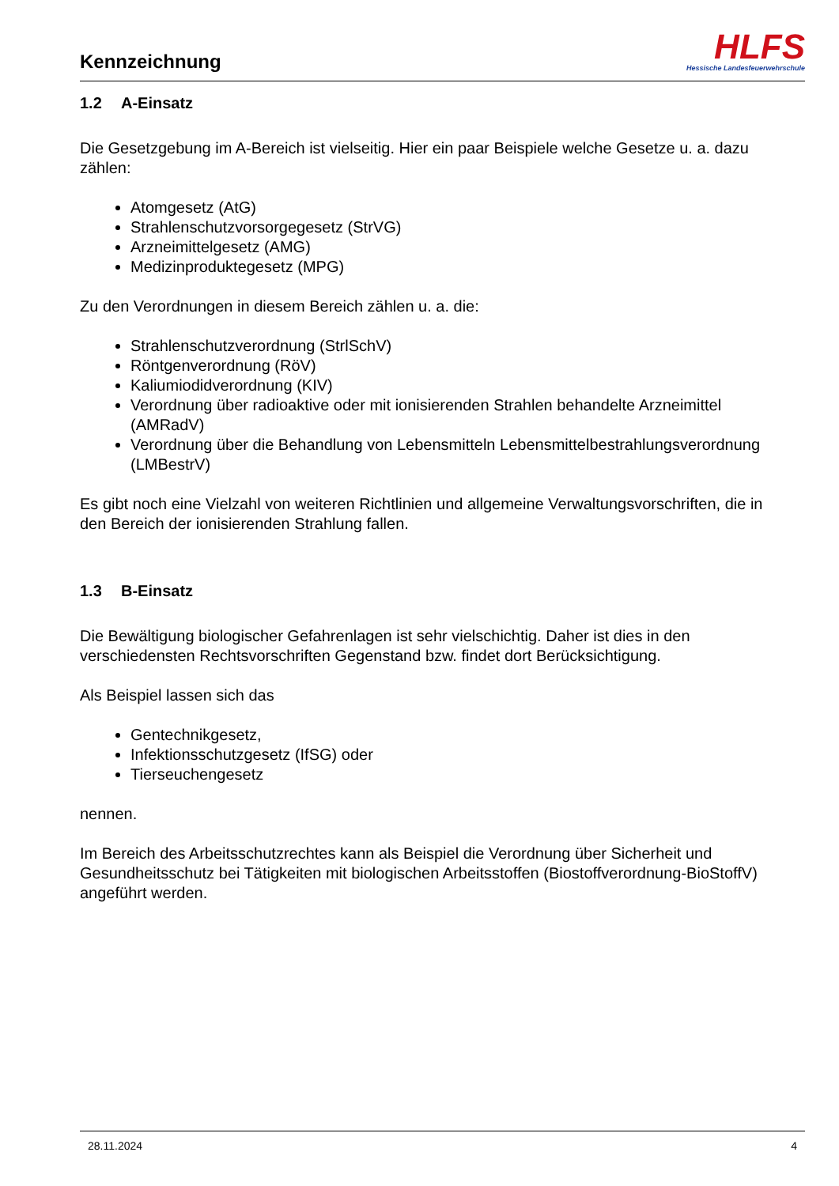Kennzeichnung
HLFS
Hessische Landesfeuerwehrschule
1.2 A-Einsatz
Die Gesetzgebung im A-Bereich ist vielseitig. Hier ein paar Beispiele welche Gesetze u. a. dazu zählen:
Atomgesetz (AtG)
Strahlenschutzvorsorgegesetz (StrVG)
Arzneimittelgesetz (AMG)
Medizinproduktegesetz (MPG)
Zu den Verordnungen in diesem Bereich zählen u. a. die:
Strahlenschutzverordnung (StrlSchV)
Röntgenverordnung (RöV)
Kaliumiodidverordnung (KIV)
Verordnung über radioaktive oder mit ionisierenden Strahlen behandelte Arzneimittel (AMRadV)
Verordnung über die Behandlung von Lebensmitteln Lebensmittelbestrahlungsverordnung (LMBestrV)
Es gibt noch eine Vielzahl von weiteren Richtlinien und allgemeine Verwaltungsvorschriften, die in den Bereich der ionisierenden Strahlung fallen.
1.3 B-Einsatz
Die Bewältigung biologischer Gefahrenlagen ist sehr vielschichtig. Daher ist dies in den verschiedensten Rechtsvorschriften Gegenstand bzw. findet dort Berücksichtigung.
Als Beispiel lassen sich das
Gentechnikgesetz,
Infektionsschutzgesetz (IfSG) oder
Tierseuchengesetz
nennen.
Im Bereich des Arbeitsschutzrechtes kann als Beispiel die Verordnung über Sicherheit und Gesundheitsschutz bei Tätigkeiten mit biologischen Arbeitsstoffen (Biostoffverordnung-BioStoffV) angeführt werden.
28.11.2024 4